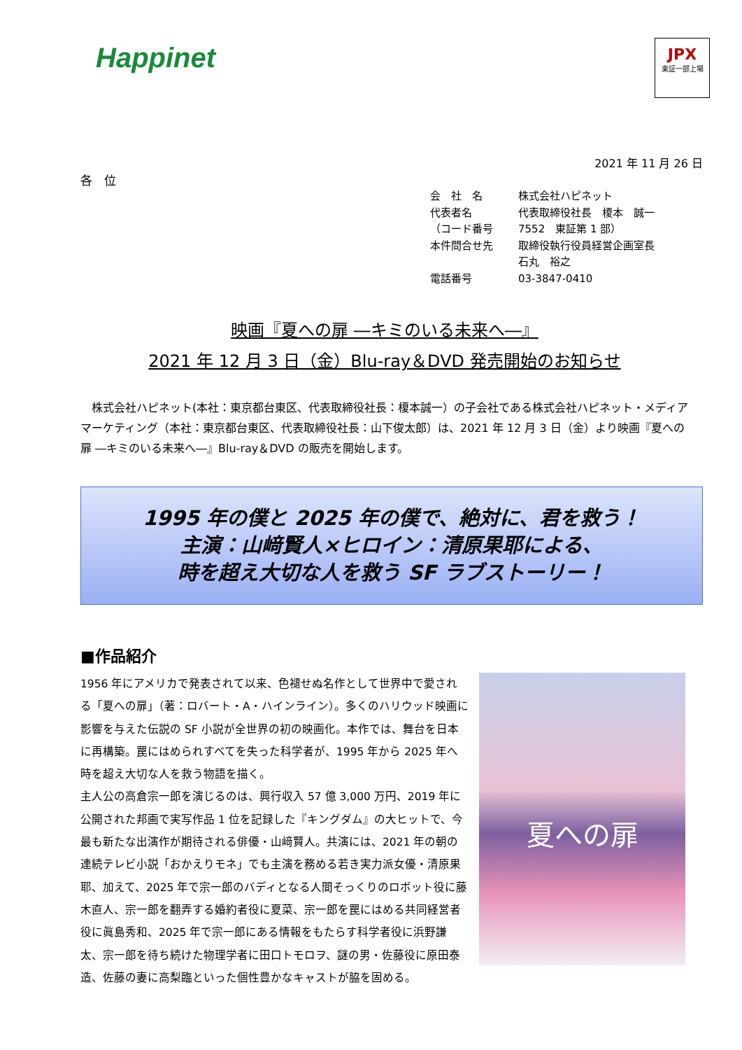Happinet
JPX
東証一部上場
2021 年 11 月 26 日
各　位
会　社　名 株式会社ハピネット
代表者名 代表取締役社長　榎本　誠一
（コード番号 7552　東証第 1 部）
本件問合せ先 取締役執行役員経営企画室長
石丸　裕之
電話番号 03-3847-0410
映画『夏への扉 ―キミのいる未来へ―』
2021 年 12 月 3 日（金）Blu-ray＆DVD 発売開始のお知らせ
　株式会社ハピネット(本社：東京都台東区、代表取締役社長：榎本誠一）の子会社である株式会社ハピネット・メディアマーケティング（本社：東京都台東区、代表取締役社長：山下俊太郎）は、2021 年 12 月 3 日（金）より映画『夏への扉 ―キミのいる未来へ―』Blu-ray＆DVD の販売を開始します。
1995 年の僕と 2025 年の僕で、絶対に、君を救う！
主演：山﨑賢人×ヒロイン：清原果耶による、
時を超え大切な人を救う SF ラブストーリー！
■作品紹介
1956 年にアメリカで発表されて以来、色褪せぬ名作として世界中で愛される「夏への扉」（著：ロバート・A・ハインライン）。多くのハリウッド映画に影響を与えた伝説の SF 小説が全世界の初の映画化。本作では、舞台を日本に再構築。罠にはめられすべてを失った科学者が、1995 年から 2025 年へ時を超え大切な人を救う物語を描く。
主人公の高倉宗一郎を演じるのは、興行収入 57 億 3,000 万円、2019 年に公開された邦画で実写作品 1 位を記録した『キングダム』の大ヒットで、今最も新たな出演作が期待される俳優・山﨑賢人。共演には、2021 年の朝の連続テレビ小説「おかえりモネ」でも主演を務める若き実力派女優・清原果耶、加えて、2025 年で宗一郎のバディとなる人間そっくりのロボット役に藤木直人、宗一郎を翻弄する婚約者役に夏菜、宗一郎を罠にはめる共同経営者役に眞島秀和、2025 年で宗一郎にある情報をもたらす科学者役に浜野謙太、宗一郎を待ち続けた物理学者に田口トモロヲ、謎の男・佐藤役に原田泰造、佐藤の妻に高梨臨といった個性豊かなキャストが脇を固める。
夏への扉